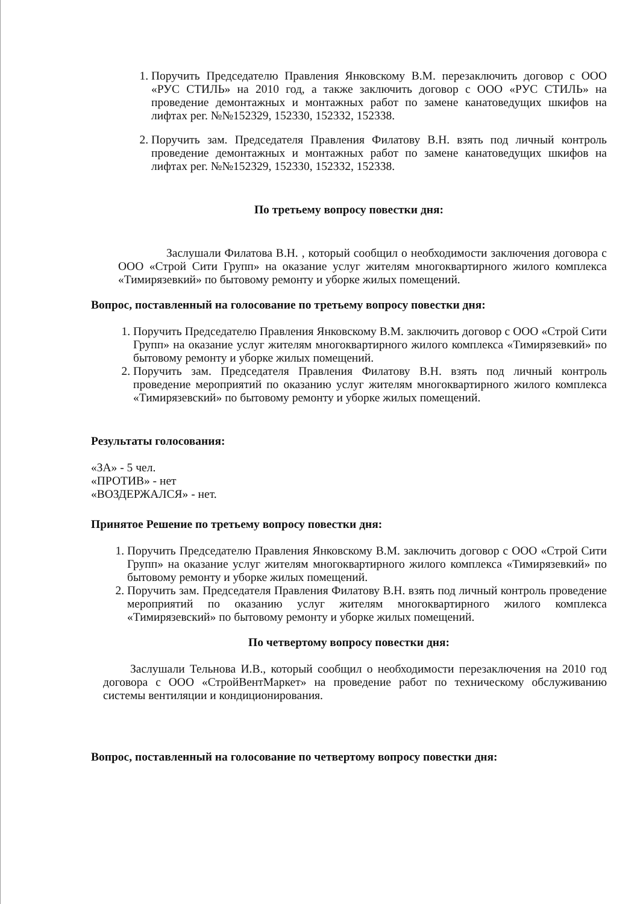1. Поручить Председателю Правления Янковскому В.М. перезаключить договор с ООО «РУС СТИЛЬ» на 2010 год, а также заключить договор с ООО «РУС СТИЛЬ» на проведение демонтажных и монтажных работ по замене канатоведущих шкифов на лифтах рег. №№152329, 152330, 152332, 152338.
2. Поручить зам. Председателя Правления Филатову В.Н. взять под личный контроль проведение демонтажных и монтажных работ по замене канатоведущих шкифов на лифтах рег. №№152329, 152330, 152332, 152338.
По третьему вопросу повестки дня:
Заслушали Филатова В.Н. , который сообщил о необходимости заключения договора с ООО «Строй Сити Групп» на оказание услуг жителям многоквартирного жилого комплекса «Тимирязевкий» по бытовому ремонту и уборке жилых помещений.
Вопрос, поставленный на голосование по третьему вопросу повестки дня:
1. Поручить Председателю Правления Янковскому В.М. заключить договор с ООО «Строй Сити Групп» на оказание услуг жителям многоквартирного жилого комплекса «Тимирязевкий» по бытовому ремонту и уборке жилых помещений.
2. Поручить зам. Председателя Правления Филатову В.Н. взять под личный контроль проведение мероприятий по оказанию услуг жителям многоквартирного жилого комплекса «Тимирязевский» по бытовому ремонту и уборке жилых помещений.
Результаты голосования:
«ЗА» - 5 чел.
«ПРОТИВ» - нет
«ВОЗДЕРЖАЛСЯ» - нет.
Принятое Решение по третьему вопросу повестки дня:
1. Поручить Председателю Правления Янковскому В.М. заключить договор с ООО «Строй Сити Групп» на оказание услуг жителям многоквартирного жилого комплекса «Тимирязевкий» по бытовому ремонту и уборке жилых помещений.
2. Поручить зам. Председателя Правления Филатову В.Н. взять под личный контроль проведение мероприятий по оказанию услуг жителям многоквартирного жилого комплекса «Тимирязевский» по бытовому ремонту и уборке жилых помещений.
По четвертому вопросу повестки дня:
Заслушали Тельнова И.В., который сообщил о необходимости перезаключения на 2010 год договора с ООО «СтройВентМаркет» на проведение работ по техническому обслуживанию системы вентиляции и кондиционирования.
Вопрос, поставленный на голосование по четвертому вопросу повестки дня: